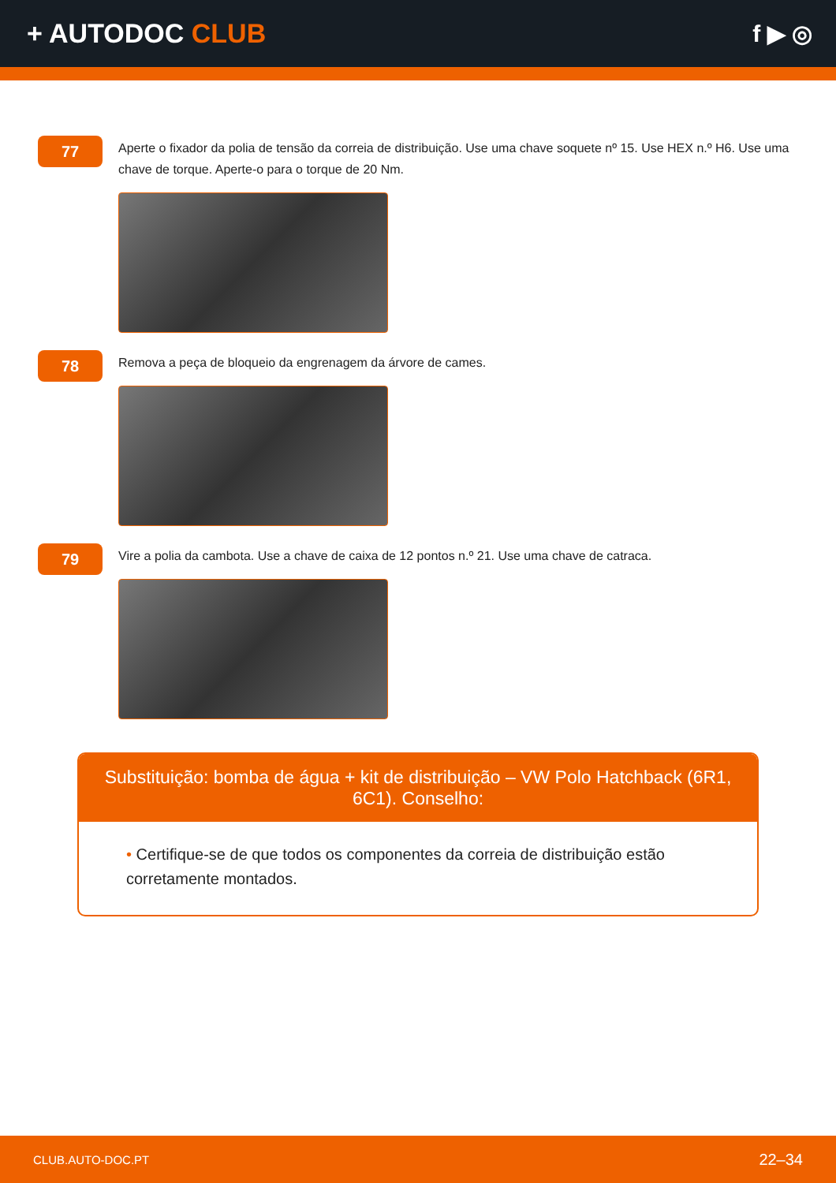+ AUTODOC CLUB f ▶ ◎
77
Aperte o fixador da polia de tensão da correia de distribuição. Use uma chave soquete nº 15. Use HEX n.º H6. Use uma chave de torque. Aperte-o para o torque de 20 Nm.
78
Remova a peça de bloqueio da engrenagem da árvore de cames.
79
Vire a polia da cambota. Use a chave de caixa de 12 pontos n.º 21. Use uma chave de catraca.
Substituição: bomba de água + kit de distribuição – VW Polo Hatchback (6R1, 6C1). Conselho:
• Certifique-se de que todos os componentes da correia de distribuição estão corretamente montados.
CLUB.AUTO-DOC.PT 22–34